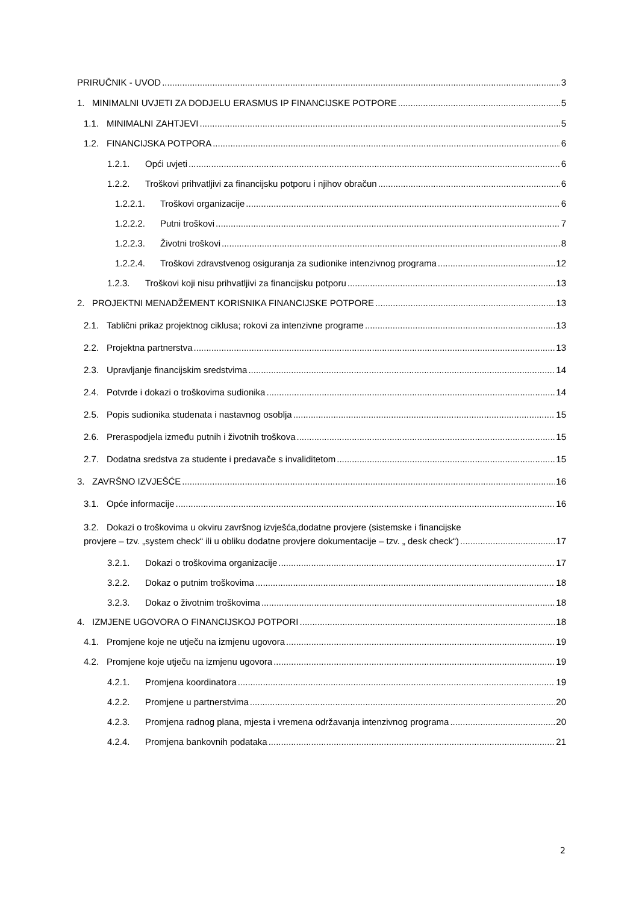PRIRUČNIK - UVOD 3
1. MINIMALNI UVJETI ZA DODJELU ERASMUS IP FINANCIJSKE POTPORE 5
1.1. MINIMALNI ZAHTJEVI 5
1.2. FINANCIJSKA POTPORA 6
1.2.1. Opći uvjeti 6
1.2.2. Troškovi prihvatljivi za financijsku potporu i njihov obračun 6
1.2.2.1. Troškovi organizacije 6
1.2.2.2. Putni troškovi 7
1.2.2.3. Životni troškovi 8
1.2.2.4. Troškovi zdravstvenog osiguranja za sudionike intenzivnog programa 12
1.2.3. Troškovi koji nisu prihvatljivi za financijsku potporu 13
2. PROJEKTNI MENADŽEMENT KORISNIKA FINANCIJSKE POTPORE 13
2.1. Tablični prikaz projektnog ciklusa; rokovi za intenzivne programe 13
2.2. Projektna partnerstva 13
2.3. Upravljanje financijskim sredstvima 14
2.4. Potvrde i dokazi o troškovima sudionika 14
2.5. Popis sudionika studenata i nastavnog osoblja 15
2.6. Preraspodjela između putnih i životnih troškova 15
2.7. Dodatna sredstva za studente i predavače s invaliditetom 15
3. ZAVRŠNO IZVJEŠĆE 16
3.1. Opće informacije 16
3.2. Dokazi o troškovima u okviru završnog izvješća,dodatne provjere (sistemske i financijske
provjere – tzv. „system check“ ili u obliku dodatne provjere dokumentacije – tzv. „ desk check“) 17
3.2.1. Dokazi o troškovima organizacije 17
3.2.2. Dokaz o putnim troškovima 18
3.2.3. Dokaz o životnim troškovima 18
4. IZMJENE UGOVORA O FINANCIJSKOJ POTPORI 18
4.1. Promjene koje ne utječu na izmjenu ugovora 19
4.2. Promjene koje utječu na izmjenu ugovora 19
4.2.1. Promjena koordinatora 19
4.2.2. Promjene u partnerstvima 20
4.2.3. Promjena radnog plana, mjesta i vremena održavanja intenzivnog programa 20
4.2.4. Promjena bankovnih podataka 21
2